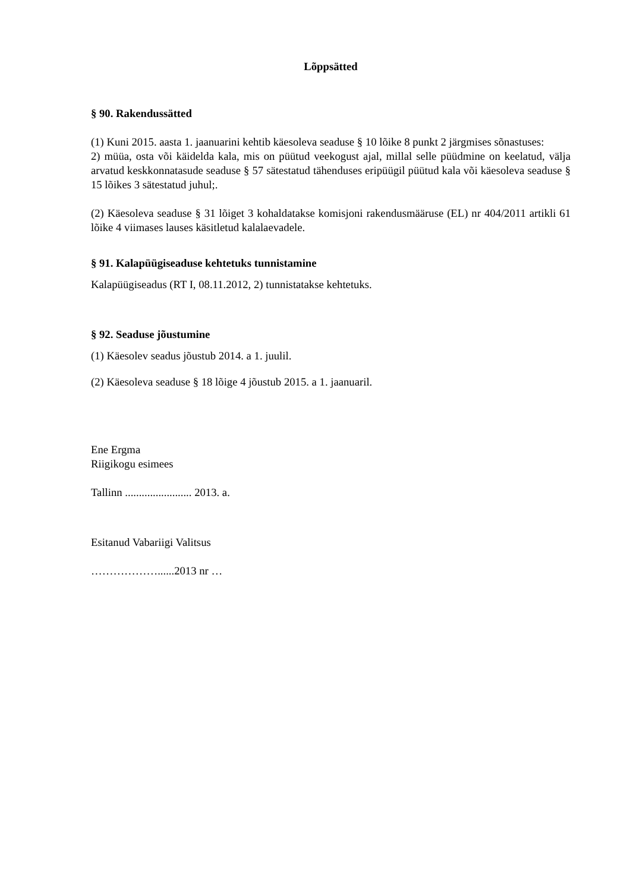Lõppsätted
§ 90. Rakendussätted
(1) Kuni 2015. aasta 1. jaanuarini kehtib käesoleva seaduse § 10 lõike 8 punkt 2 järgmises sõnastuses:
2) müüa, osta või käidelda kala, mis on püütud veekogust ajal, millal selle püüdmine on keelatud, välja arvatud keskkonnatasude seaduse § 57 sätestatud tähenduses eripüügil püütud kala või käesoleva seaduse § 15 lõikes 3 sätestatud juhul;.
(2) Käesoleva seaduse § 31 lõiget 3 kohaldatakse komisjoni rakendusmääruse (EL) nr 404/2011 artikli 61 lõike 4 viimases lauses käsitletud kalalaevadele.
§ 91. Kalapüügiseaduse kehtetuks tunnistamine
Kalapüügiseadus (RT I, 08.11.2012, 2) tunnistatakse kehtetuks.
§ 92. Seaduse jõustumine
(1) Käesolev seadus jõustub 2014. a 1. juulil.
(2) Käesoleva seaduse § 18 lõige 4 jõustub 2015. a 1. jaanuaril.
Ene Ergma
Riigikogu esimees
Tallinn ........................ 2013. a.
Esitanud Vabariigi Valitsus
………………......2013 nr …